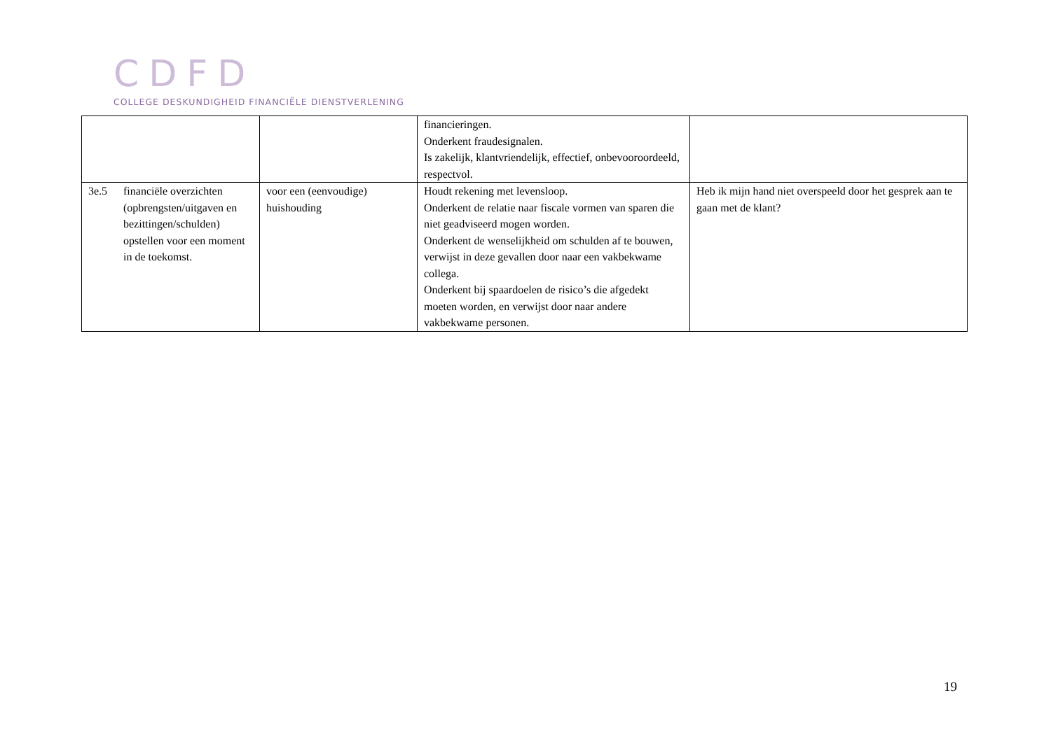CDFD
COLLEGE DESKUNDIGHEID FINANCIËLE DIENSTVERLENING
| | | financieringen. Onderkent fraudesignalen. Is zakelijk, klantvriendelijk, effectief, onbevooroordeeld, respectvol. | |
| 3e.5 financiële overzichten (opbrengsten/uitgaven en bezittingen/schulden) opstellen voor een moment in de toekomst. | voor een (eenvoudige) huishouding | Houdt rekening met levensloop. Onderkent de relatie naar fiscale vormen van sparen die niet geadviseerd mogen worden. Onderkent de wenselijkheid om schulden af te bouwen, verwijst in deze gevallen door naar een vakbekwame collega. Onderkent bij spaardoelen de risico’s die afgedekt moeten worden, en verwijst door naar andere vakbekwame personen. | Heb ik mijn hand niet overspeeld door het gesprek aan te gaan met de klant? |
19